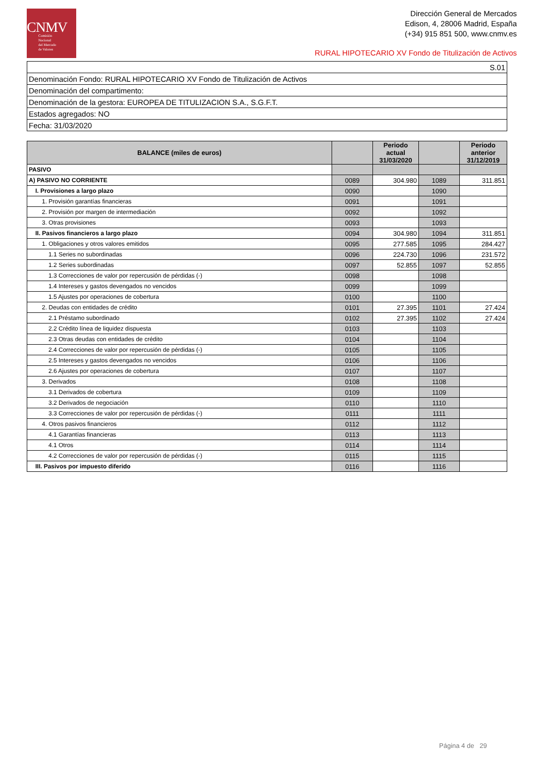CNMV
Comisión
Nacional
del Mercado
de Valores
Dirección General de Mercados
Edison, 4, 28006 Madrid, España
(+34) 915 851 500, www.cnmv.es
RURAL HIPOTECARIO XV Fondo de Titulización de Activos
| S.01 |
| Denominación Fondo: RURAL HIPOTECARIO XV Fondo de Titulización de Activos |
| Denominación del compartimento: |
| Denominación de la gestora: EUROPEA DE TITULIZACION S.A., S.G.F.T. |
| Estados agregados: NO |
| Fecha: 31/03/2020 |
| BALANCE (miles de euros) | | Periodo actual 31/03/2020 | | Periodo anterior 31/12/2019 |
| --- | --- | --- | --- | --- |
| PASIVO | | | | |
| A) PASIVO NO CORRIENTE | 0089 | 304.980 | 1089 | 311.851 |
| I. Provisiones a largo plazo | 0090 | | 1090 | |
| 1. Provisión garantías financieras | 0091 | | 1091 | |
| 2. Provisión por margen de intermediación | 0092 | | 1092 | |
| 3. Otras provisiones | 0093 | | 1093 | |
| II. Pasivos financieros a largo plazo | 0094 | 304.980 | 1094 | 311.851 |
| 1. Obligaciones y otros valores emitidos | 0095 | 277.585 | 1095 | 284.427 |
| 1.1 Series no subordinadas | 0096 | 224.730 | 1096 | 231.572 |
| 1.2 Series subordinadas | 0097 | 52.855 | 1097 | 52.855 |
| 1.3 Correcciones de valor por repercusión de pérdidas (-) | 0098 | | 1098 | |
| 1.4 Intereses y gastos devengados no vencidos | 0099 | | 1099 | |
| 1.5 Ajustes por operaciones de cobertura | 0100 | | 1100 | |
| 2. Deudas con entidades de crédito | 0101 | 27.395 | 1101 | 27.424 |
| 2.1 Préstamo subordinado | 0102 | 27.395 | 1102 | 27.424 |
| 2.2 Crédito línea de liquidez dispuesta | 0103 | | 1103 | |
| 2.3 Otras deudas con entidades de crédito | 0104 | | 1104 | |
| 2.4 Correcciones de valor por repercusión de pérdidas (-) | 0105 | | 1105 | |
| 2.5 Intereses y gastos devengados no vencidos | 0106 | | 1106 | |
| 2.6 Ajustes por operaciones de cobertura | 0107 | | 1107 | |
| 3. Derivados | 0108 | | 1108 | |
| 3.1 Derivados de cobertura | 0109 | | 1109 | |
| 3.2 Derivados de negociación | 0110 | | 1110 | |
| 3.3 Correcciones de valor por repercusión de pérdidas (-) | 0111 | | 1111 | |
| 4. Otros pasivos financieros | 0112 | | 1112 | |
| 4.1 Garantías financieras | 0113 | | 1113 | |
| 4.1 Otros | 0114 | | 1114 | |
| 4.2 Correcciones de valor por repercusión de pérdidas (-) | 0115 | | 1115 | |
| III. Pasivos por impuesto diferido | 0116 | | 1116 | |
Página 4 de 29